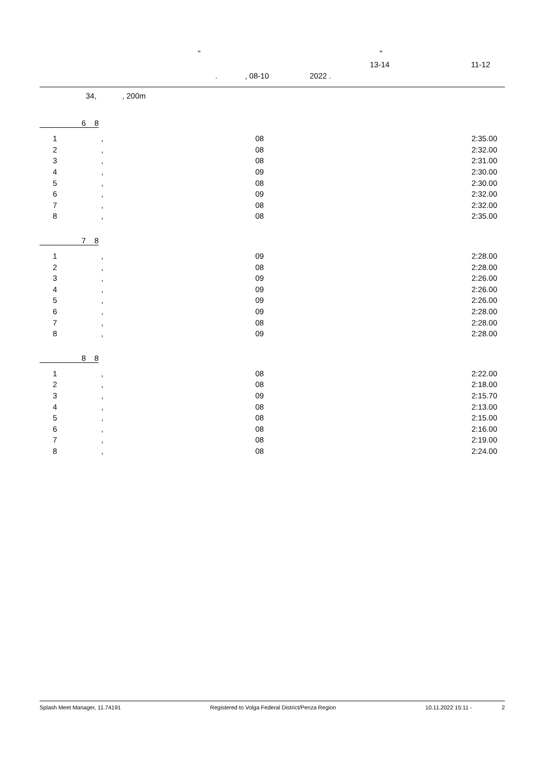" "
13-14 11-12
., 08-10 2022 .
34, , 200m
6 8
| 1 | , | 08 | 2:35.00 |
| 2 | , | 08 | 2:32.00 |
| 3 | , | 08 | 2:31.00 |
| 4 | , | 09 | 2:30.00 |
| 5 | , | 08 | 2:30.00 |
| 6 | , | 09 | 2:32.00 |
| 7 | , | 08 | 2:32.00 |
| 8 | , | 08 | 2:35.00 |
7 8
| 1 | , | 09 | 2:28.00 |
| 2 | , | 08 | 2:28.00 |
| 3 | , | 09 | 2:26.00 |
| 4 | , | 09 | 2:26.00 |
| 5 | , | 09 | 2:26.00 |
| 6 | , | 09 | 2:28.00 |
| 7 | , | 08 | 2:28.00 |
| 8 | , | 09 | 2:28.00 |
8 8
| 1 | , | 08 | 2:22.00 |
| 2 | , | 08 | 2:18.00 |
| 3 | , | 09 | 2:15.70 |
| 4 | , | 08 | 2:13.00 |
| 5 | , | 08 | 2:15.00 |
| 6 | , | 08 | 2:16.00 |
| 7 | , | 08 | 2:19.00 |
| 8 | , | 08 | 2:24.00 |
Splash Meet Manager, 11.74191 Registered to Volga Federal District/Penza Region 10.11.2022 15:11 - 2